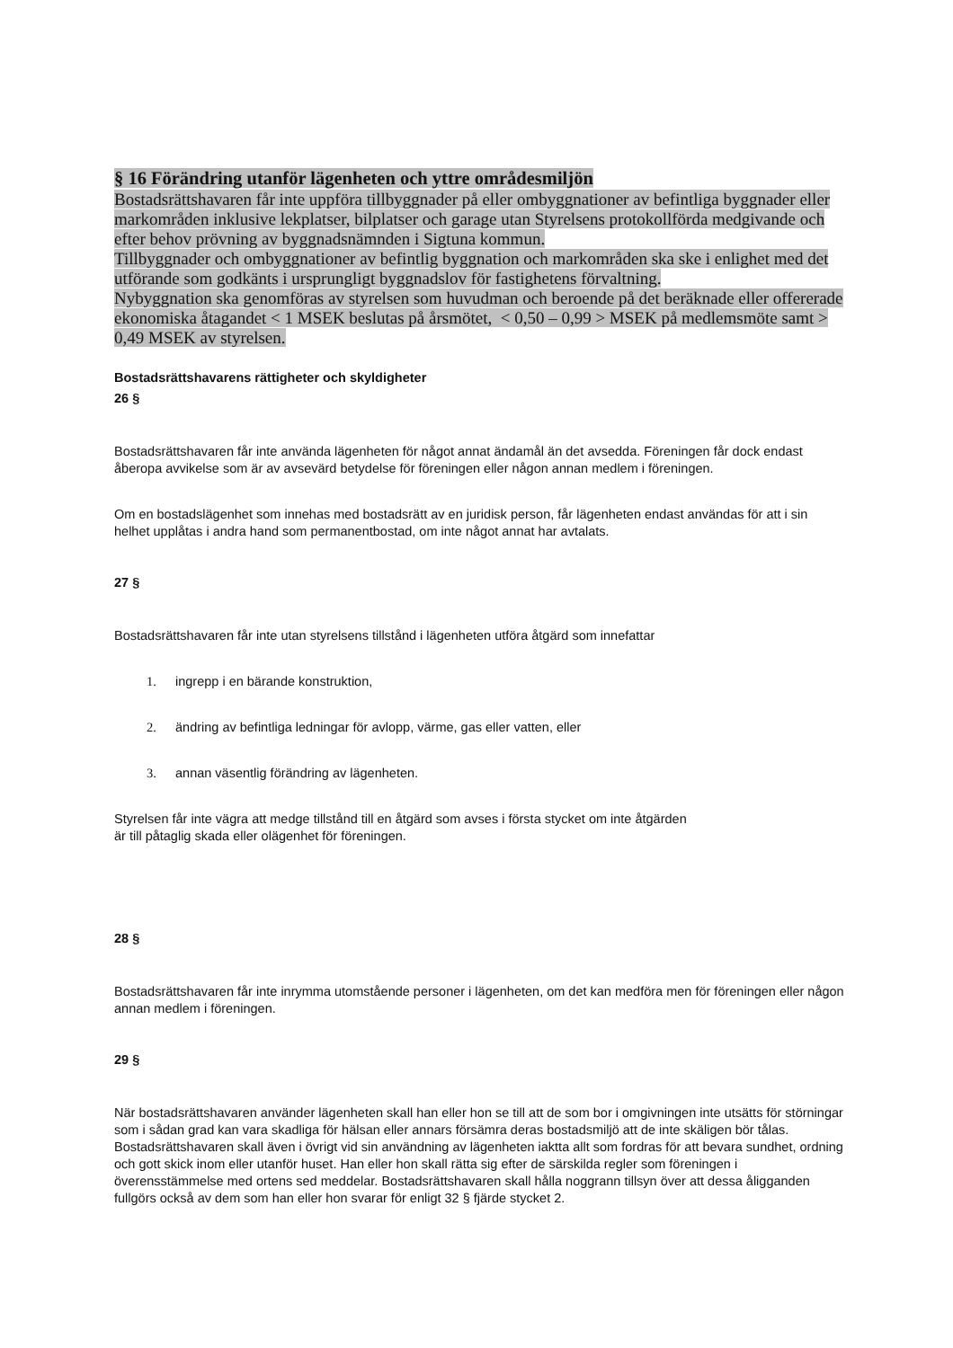§ 16 Förändring utanför lägenheten och yttre områdesmiljön
Bostadsrättshavaren får inte uppföra tillbyggnader på eller ombyggnationer av befintliga byggnader eller markområden inklusive lekplatser, bilplatser och garage utan Styrelsens protokollförda medgivande och efter behov prövning av byggnadsnämnden i Sigtuna kommun.
Tillbyggnader och ombyggnationer av befintlig byggnation och markområden ska ske i enlighet med det utförande som godkänts i ursprungligt byggnadslov för fastighetens förvaltning.
Nybyggnation ska genomföras av styrelsen som huvudman och beroende på det beräknade eller offererade ekonomiska åtagandet < 1 MSEK beslutas på årsmötet, < 0,50 – 0,99 > MSEK på medlemsmöte samt > 0,49 MSEK av styrelsen.
Bostadsrättshavarens rättigheter och skyldigheter
26 §
Bostadsrättshavaren får inte använda lägenheten för något annat ändamål än det avsedda. Föreningen får dock endast åberopa avvikelse som är av avsevärd betydelse för föreningen eller någon annan medlem i föreningen.
Om en bostadslägenhet som innehas med bostadsrätt av en juridisk person, får lägenheten endast användas för att i sin helhet upplåtas i andra hand som permanentbostad, om inte något annat har avtalats.
27 §
Bostadsrättshavaren får inte utan styrelsens tillstånd i lägenheten utföra åtgärd som innefattar
1. ingrepp i en bärande konstruktion,
2. ändring av befintliga ledningar för avlopp, värme, gas eller vatten, eller
3. annan väsentlig förändring av lägenheten.
Styrelsen får inte vägra att medge tillstånd till en åtgärd som avses i första stycket om inte åtgärden
är till påtaglig skada eller olägenhet för föreningen.
28 §
Bostadsrättshavaren får inte inrymma utomstående personer i lägenheten, om det kan medföra men för föreningen eller någon annan medlem i föreningen.
29 §
När bostadsrättshavaren använder lägenheten skall han eller hon se till att de som bor i omgivningen inte utsätts för störningar som i sådan grad kan vara skadliga för hälsan eller annars försämra deras bostadsmiljö att de inte skäligen bör tålas. Bostadsrättshavaren skall även i övrigt vid sin användning av lägenheten iaktta allt som fordras för att bevara sundhet, ordning och gott skick inom eller utanför huset. Han eller hon skall rätta sig efter de särskilda regler som föreningen i överensstämmelse med ortens sed meddelar. Bostadsrättshavaren skall hålla noggrann tillsyn över att dessa åligganden fullgörs också av dem som han eller hon svarar för enligt 32 § fjärde stycket 2.